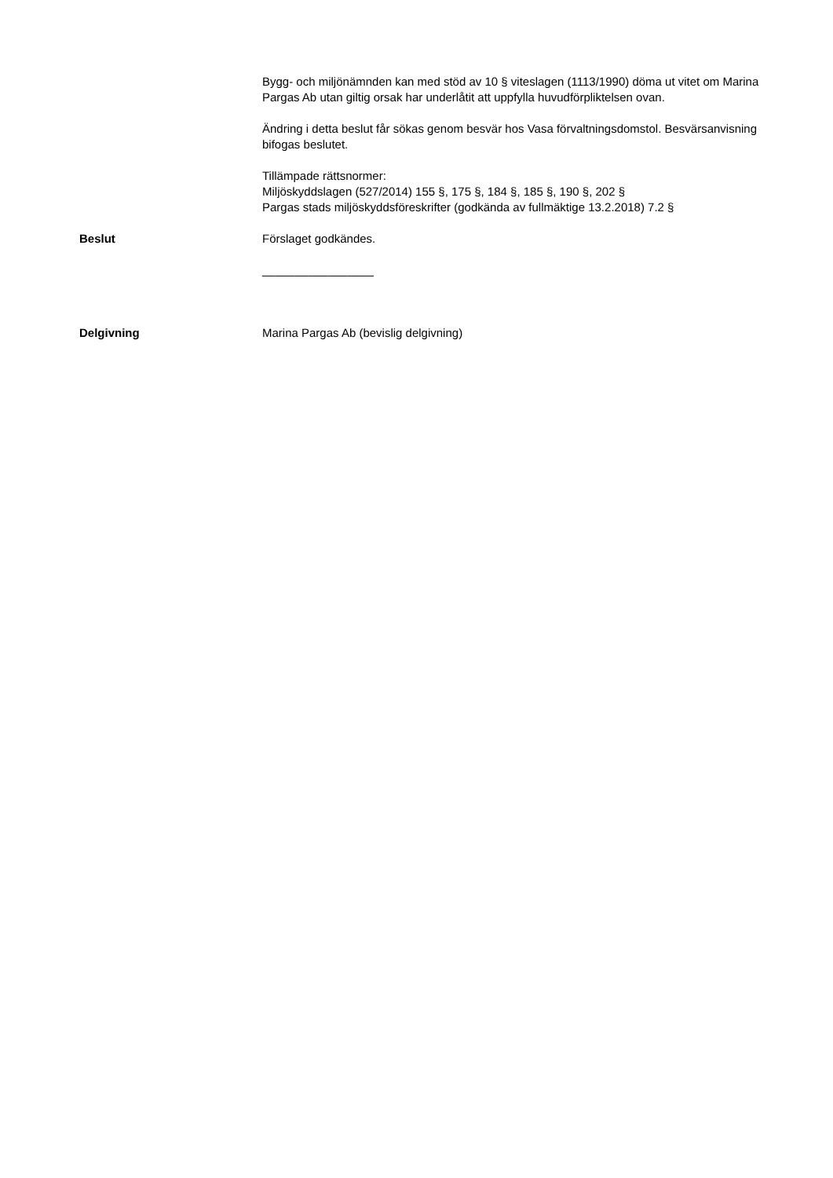Bygg- och miljönämnden kan med stöd av 10 § viteslagen (1113/1990) döma ut vitet om Marina Pargas Ab utan giltig orsak har underlåtit att uppfylla huvudförpliktelsen ovan.
Ändring i detta beslut får sökas genom besvär hos Vasa förvaltningsdomstol. Besvärsanvisning bifogas beslutet.
Tillämpade rättsnormer:
Miljöskyddslagen (527/2014) 155 §, 175 §, 184 §, 185 §, 190 §, 202 §
Pargas stads miljöskyddsföreskrifter (godkända av fullmäktige 13.2.2018) 7.2 §
Beslut Förslaget godkändes.
_________________
Delgivning Marina Pargas Ab (bevislig delgivning)